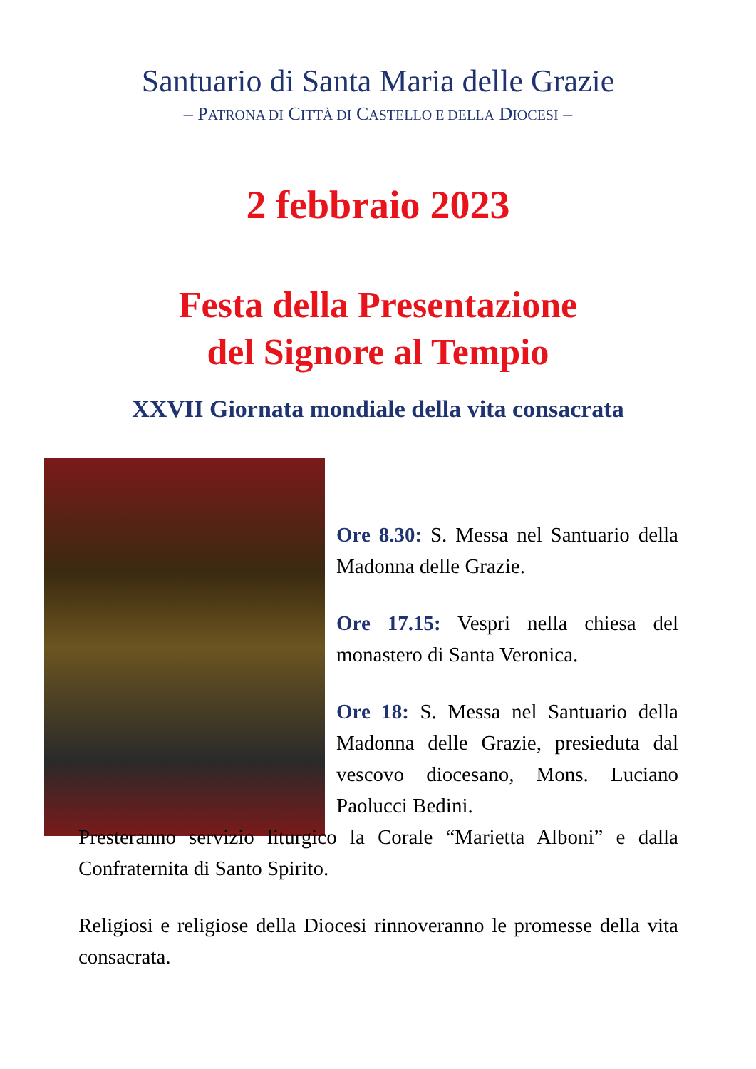Santuario di Santa Maria delle Grazie
– PATRONA DI CITTÀ DI CASTELLO E DELLA DIOCESI –
2 febbraio 2023
Festa della Presentazione
del Signore al Tempio
XXVII Giornata mondiale della vita consacrata
Ore 8.30: S. Messa nel Santuario della Madonna delle Grazie.
Ore 17.15: Vespri nella chiesa del monastero di Santa Veronica.
Ore 18: S. Messa nel Santuario della Madonna delle Grazie, presieduta dal vescovo diocesano, Mons. Luciano Paolucci Bedini.
Presteranno servizio liturgico la Corale “Marietta Alboni” e dalla Confraternita di Santo Spirito.
Religiosi e religiose della Diocesi rinnoveranno le promesse della vita consacrata.